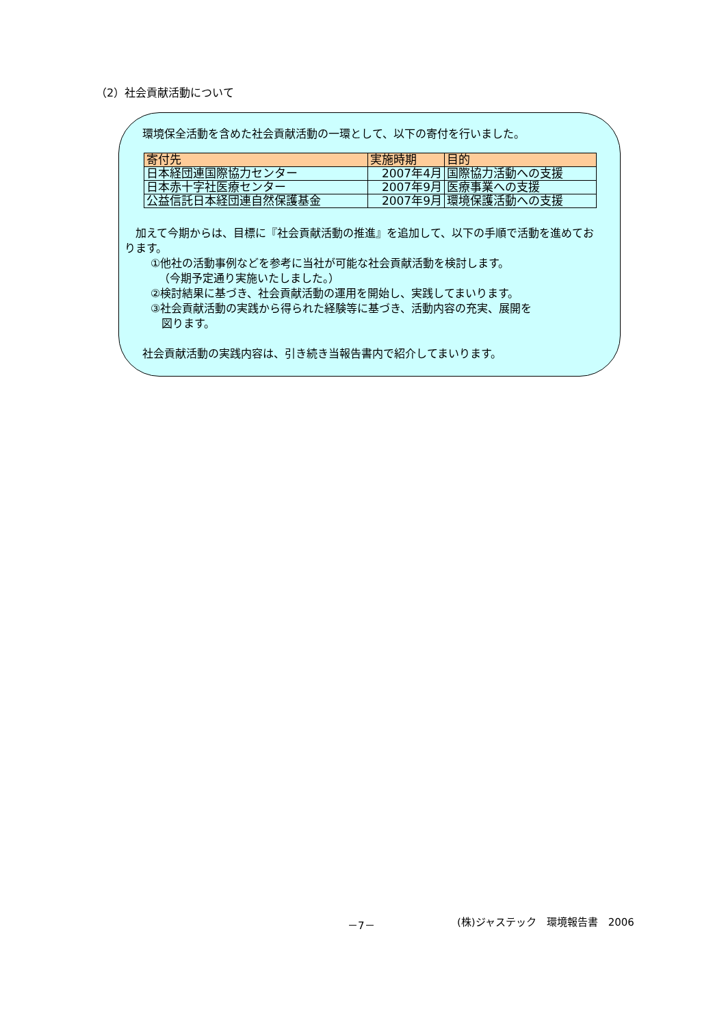（2）社会貢献活動について
環境保全活動を含めた社会貢献活動の一環として、以下の寄付を行いました。
| 寄付先 | 実施時期 | 目的 |
| --- | --- | --- |
| 日本経団連国際協力センター | 2007年4月 | 国際協力活動への支援 |
| 日本赤十字社医療センター | 2007年9月 | 医療事業への支援 |
| 公益信託日本経団連自然保護基金 | 2007年9月 | 環境保護活動への支援 |
　加えて今期からは、目標に『社会貢献活動の推進』を追加して、以下の手順で活動を進めております。
①他社の活動事例などを参考に当社が可能な社会貢献活動を検討します。
（今期予定通り実施いたしました。）
②検討結果に基づき、社会貢献活動の運用を開始し、実践してまいります。
③社会貢献活動の実践から得られた経験等に基づき、活動内容の充実、展開を
図ります。
社会貢献活動の実践内容は、引き続き当報告書内で紹介してまいります。
－7－ (株)ジャステック　環境報告書　2006